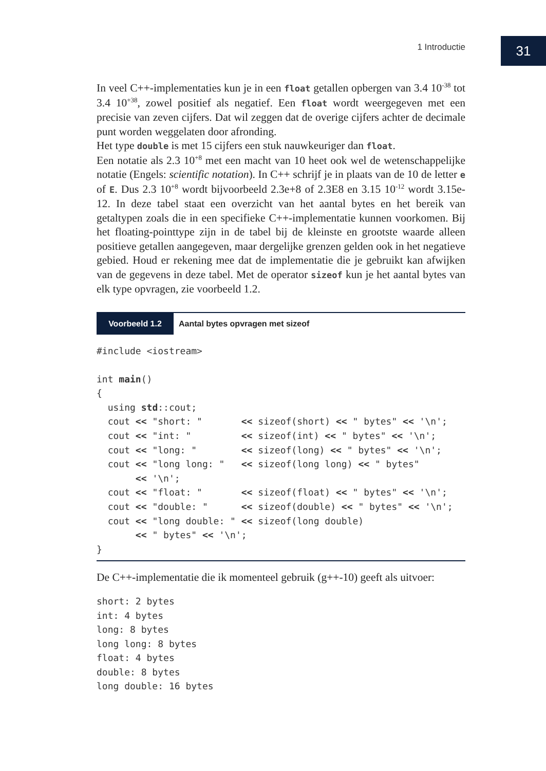1 Introductie 31
In veel C++-implementaties kun je in een float getallen opbergen van 3.4 10<sup>-38</sup> tot 3.4 10<sup>+38</sup>, zowel positief als negatief. Een float wordt weergegeven met een precisie van zeven cijfers. Dat wil zeggen dat de overige cijfers achter de decimale punt worden weggelaten door afronding.
Het type double is met 15 cijfers een stuk nauwkeuriger dan float.
Een notatie als 2.3 10<sup>+8</sup> met een macht van 10 heet ook wel de wetenschappelijke notatie (Engels: scientific notation). In C++ schrijf je in plaats van de 10 de letter e of E. Dus 2.3 10<sup>+8</sup> wordt bijvoorbeeld 2.3e+8 of 2.3E8 en 3.15 10<sup>-12</sup> wordt 3.15e-12. In deze tabel staat een overzicht van het aantal bytes en het bereik van getaltypen zoals die in een specifieke C++-implementatie kunnen voorkomen. Bij het floating-pointtype zijn in de tabel bij de kleinste en grootste waarde alleen positieve getallen aangegeven, maar dergelijke grenzen gelden ook in het negatieve gebied. Houd er rekening mee dat de implementatie die je gebruikt kan afwijken van de gegevens in deze tabel. Met de operator sizeof kun je het aantal bytes van elk type opvragen, zie voorbeeld 1.2.
Voorbeeld 1.2 Aantal bytes opvragen met sizeof
#include <iostream>

int main()
{
  using std::cout;
  cout << "short: "       << sizeof(short) << " bytes" << '\n';
  cout << "int: "         << sizeof(int) << " bytes" << '\n';
  cout << "long: "        << sizeof(long) << " bytes" << '\n';
  cout << "long long: "   << sizeof(long long) << " bytes"
       << '\n';
  cout << "float: "       << sizeof(float) << " bytes" << '\n';
  cout << "double: "      << sizeof(double) << " bytes" << '\n';
  cout << "long double: " << sizeof(long double)
       << " bytes" << '\n';
}
De C++-implementatie die ik momenteel gebruik (g++-10) geeft als uitvoer:
short: 2 bytes
int: 4 bytes
long: 8 bytes
long long: 8 bytes
float: 4 bytes
double: 8 bytes
long double: 16 bytes